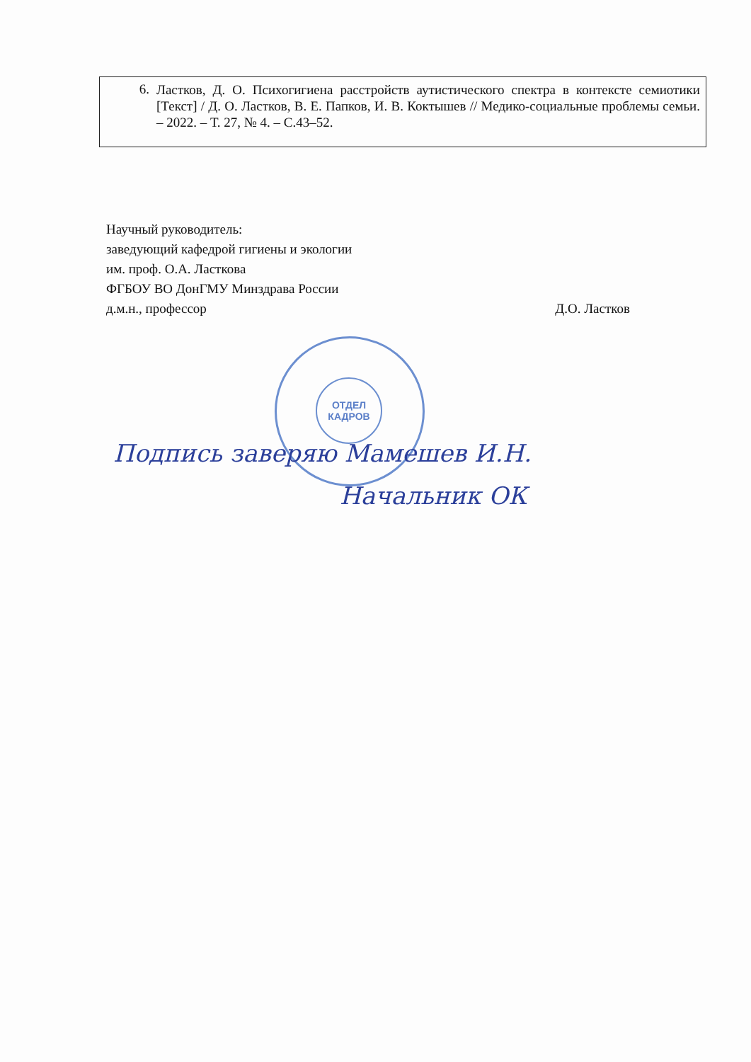6. Ластков, Д. О. Психогигиена расстройств аутистического спектра в контексте семиотики [Текст] / Д. О. Ластков, В. Е. Папков, И. В. Коктышев // Медико-социальные проблемы семьи. – 2022. – Т. 27, № 4. – С.43–52.
Научный руководитель:
заведующий кафедрой гигиены и экологии
им. проф. О.А. Ласткова
ФГБОУ ВО ДонГМУ Минздрава России
д.м.н., профессор Д.О. Ластков
ОТДЕЛ
КАДРОВ
Подпись заверяю Мамешев И.Н.
Начальник ОК